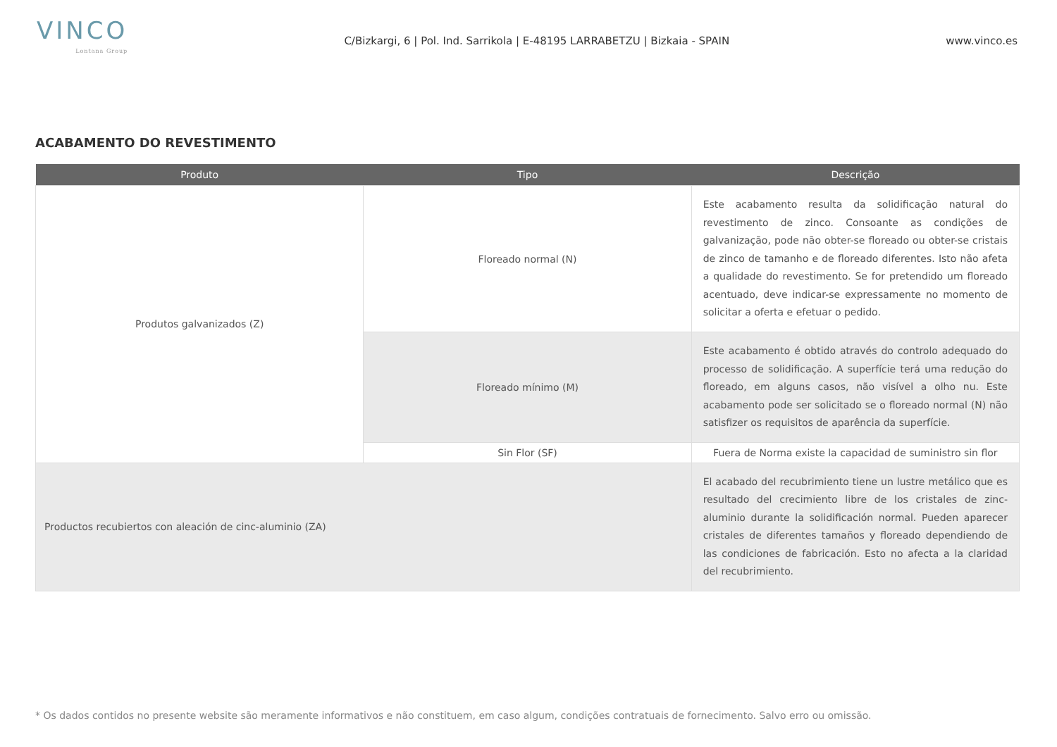VINCO
Lontana Group
C/Bizkargi, 6 | Pol. Ind. Sarrikola | E-48195 LARRABETZU | Bizkaia - SPAIN
www.vinco.es
ACABAMENTO DO REVESTIMENTO
| Produto | Tipo | Descrição |
| --- | --- | --- |
| Produtos galvanizados (Z) | Floreado normal (N) | Este acabamento resulta da solidificação natural do revestimento de zinco. Consoante as condições de galvanização, pode não obter-se floreado ou obter-se cristais de zinco de tamanho e de floreado diferentes. Isto não afeta a qualidade do revestimento. Se for pretendido um floreado acentuado, deve indicar-se expressamente no momento de solicitar a oferta e efetuar o pedido. |
| | Floreado mínimo (M) | Este acabamento é obtido através do controlo adequado do processo de solidificação. A superfície terá uma redução do floreado, em alguns casos, não visível a olho nu. Este acabamento pode ser solicitado se o floreado normal (N) não satisfizer os requisitos de aparência da superfície. |
| | Sin Flor (SF) | Fuera de Norma existe la capacidad de suministro sin flor |
| Productos recubiertos con aleación de cinc-aluminio (ZA) | | El acabado del recubrimiento tiene un lustre metálico que es resultado del crecimiento libre de los cristales de zinc-aluminio durante la solidificación normal. Pueden aparecer cristales de diferentes tamaños y floreado dependiendo de las condiciones de fabricación. Esto no afecta a la claridad del recubrimiento. |
* Os dados contidos no presente website são meramente informativos e não constituem, em caso algum, condições contratuais de fornecimento. Salvo erro ou omissão.